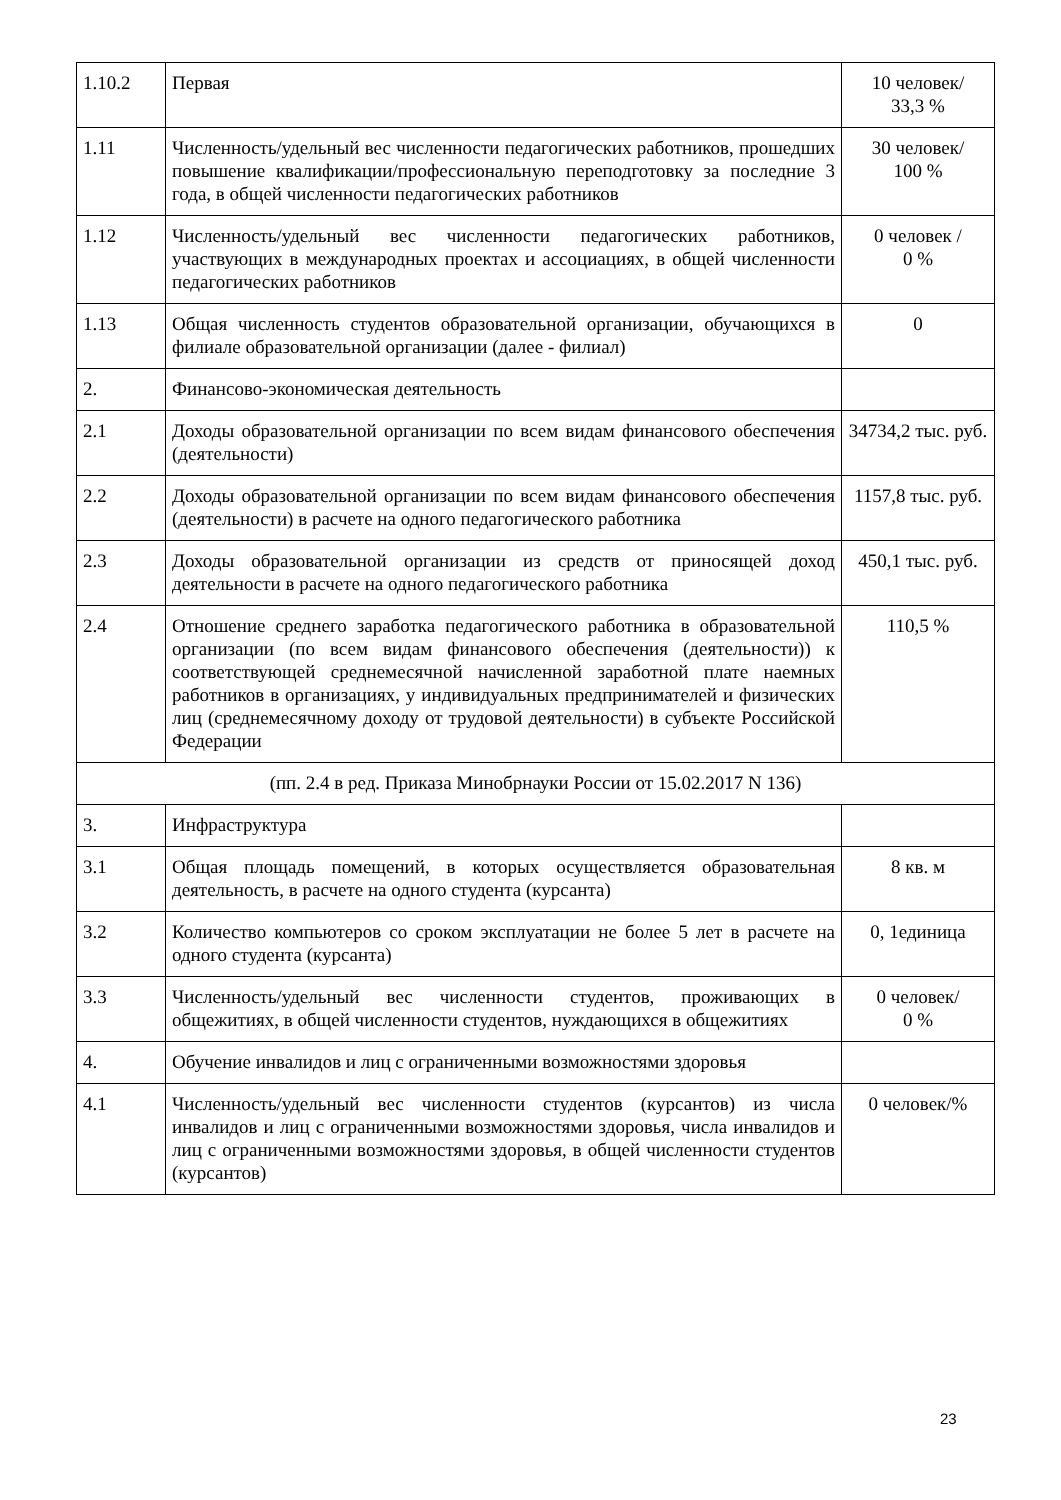| 1.10.2 | Первая | 10 человек/ 33,3 % |
| 1.11 | Численность/удельный вес численности педагогических работников, прошедших повышение квалификации/профессиональную переподготовку за последние 3 года, в общей численности педагогических работников | 30 человек/ 100 % |
| 1.12 | Численность/удельный вес численности педагогических работников, участвующих в международных проектах и ассоциациях, в общей численности педагогических работников | 0 человек / 0 % |
| 1.13 | Общая численность студентов образовательной организации, обучающихся в филиале образовательной организации (далее - филиал) | 0 |
| 2. | Финансово-экономическая деятельность | |
| 2.1 | Доходы образовательной организации по всем видам финансового обеспечения (деятельности) | 34734,2 тыс. руб. |
| 2.2 | Доходы образовательной организации по всем видам финансового обеспечения (деятельности) в расчете на одного педагогического работника | 1157,8 тыс. руб. |
| 2.3 | Доходы образовательной организации из средств от приносящей доход деятельности в расчете на одного педагогического работника | 450,1 тыс. руб. |
| 2.4 | Отношение среднего заработка педагогического работника в образовательной организации (по всем видам финансового обеспечения (деятельности)) к соответствующей среднемесячной начисленной заработной плате наемных работников в организациях, у индивидуальных предпринимателей и физических лиц (среднемесячному доходу от трудовой деятельности) в субъекте Российской Федерации | 110,5 % |
| (пп. 2.4 в ред. Приказа Минобрнауки России от 15.02.2017 N 136) | | |
| 3. | Инфраструктура | |
| 3.1 | Общая площадь помещений, в которых осуществляется образовательная деятельность, в расчете на одного студента (курсанта) | 8 кв. м |
| 3.2 | Количество компьютеров со сроком эксплуатации не более 5 лет в расчете на одного студента (курсанта) | 0, 1единица |
| 3.3 | Численность/удельный вес численности студентов, проживающих в общежитиях, в общей численности студентов, нуждающихся в общежитиях | 0 человек/ 0 % |
| 4. | Обучение инвалидов и лиц с ограниченными возможностями здоровья | |
| 4.1 | Численность/удельный вес численности студентов (курсантов) из числа инвалидов и лиц с ограниченными возможностями здоровья, числа инвалидов и лиц с ограниченными возможностями здоровья, в общей численности студентов (курсантов) | 0 человек/% |
23